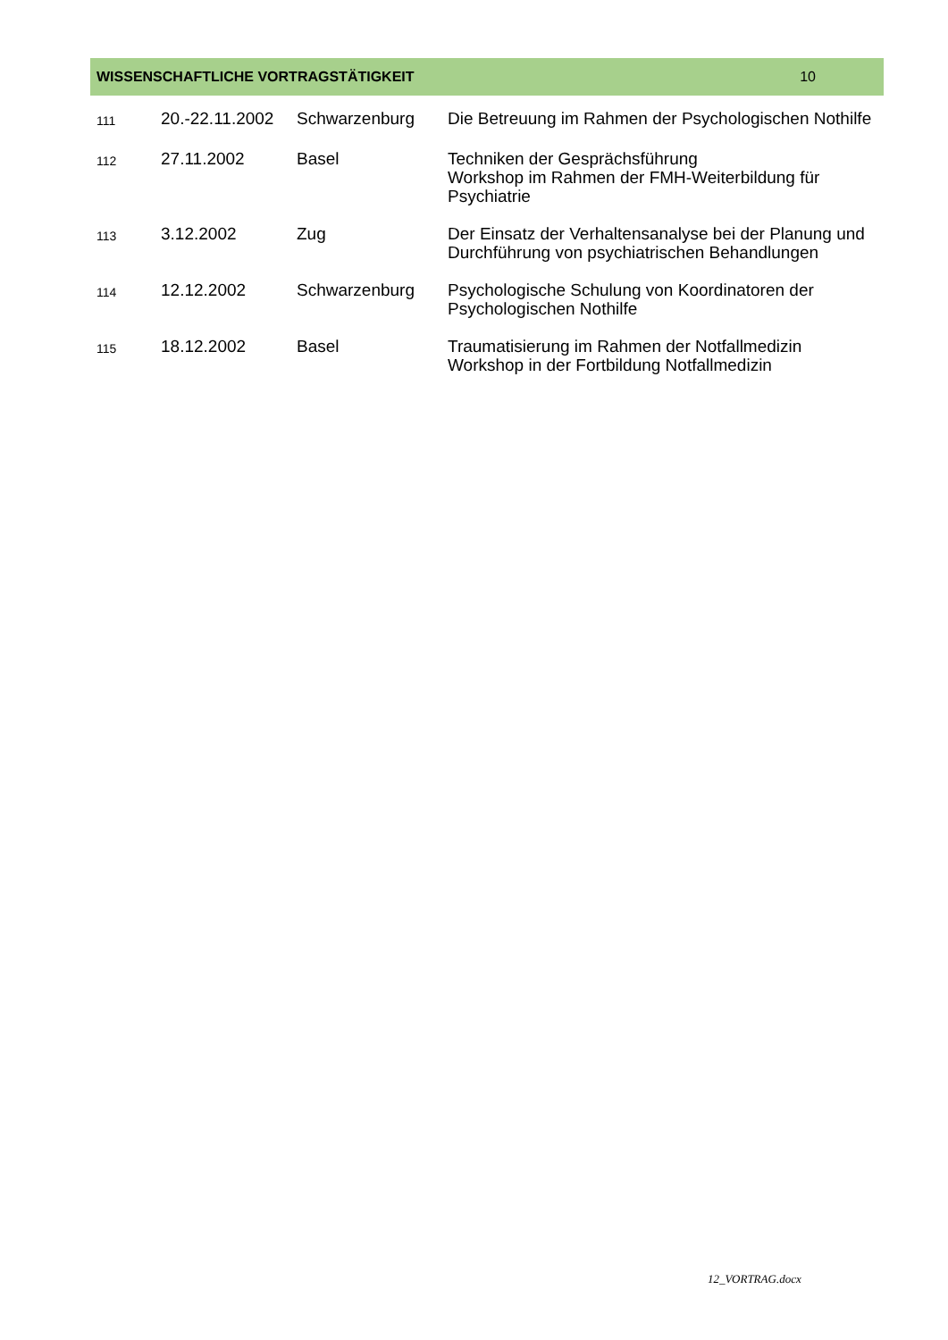WISSENSCHAFTLICHE VORTRAGSTÄTIGKEIT 10
| 111 | 20.-22.11.2002 | Schwarzenburg | Die Betreuung im Rahmen der Psychologischen Nothilfe |
| 112 | 27.11.2002 | Basel | Techniken der Gesprächsführung Workshop im Rahmen der FMH-Weiterbildung für Psychiatrie |
| 113 | 3.12.2002 | Zug | Der Einsatz der Verhaltensanalyse bei der Planung und Durchführung von psychiatrischen Behandlungen |
| 114 | 12.12.2002 | Schwarzenburg | Psychologische Schulung von Koordinatoren der Psychologischen Nothilfe |
| 115 | 18.12.2002 | Basel | Traumatisierung im Rahmen der Notfallmedizin Workshop in der Fortbildung Notfallmedizin |
12_VORTRAG.docx